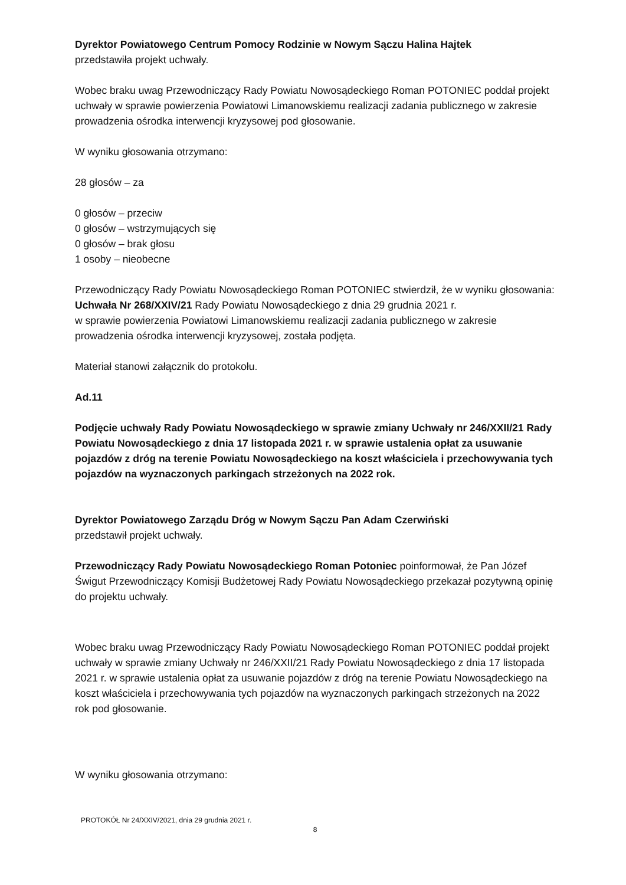Dyrektor Powiatowego Centrum Pomocy Rodzinie w Nowym Sączu Halina Hajtek
przedstawiła projekt uchwały.
Wobec braku uwag Przewodniczący Rady Powiatu Nowosądeckiego Roman POTONIEC poddał projekt uchwały w sprawie powierzenia Powiatowi Limanowskiemu realizacji zadania publicznego w zakresie prowadzenia ośrodka interwencji kryzysowej pod głosowanie.
W wyniku głosowania otrzymano:
28 głosów – za
0 głosów – przeciw
0 głosów – wstrzymujących się
0 głosów – brak głosu
1 osoby – nieobecne
Przewodniczący Rady Powiatu Nowosądeckiego Roman POTONIEC stwierdził, że w wyniku głosowania:
Uchwała Nr 268/XXIV/21 Rady Powiatu Nowosądeckiego z dnia 29 grudnia 2021 r.
w sprawie powierzenia Powiatowi Limanowskiemu realizacji zadania publicznego w zakresie prowadzenia ośrodka interwencji kryzysowej, została podjęta.
Materiał stanowi załącznik do protokołu.
Ad.11
Podjęcie uchwały Rady Powiatu Nowosądeckiego w sprawie zmiany Uchwały nr 246/XXII/21 Rady Powiatu Nowosądeckiego z dnia 17 listopada 2021 r. w sprawie ustalenia opłat za usuwanie pojazdów z dróg na terenie Powiatu Nowosądeckiego na koszt właściciela i przechowywania tych pojazdów na wyznaczonych parkingach strzeżonych na 2022 rok.
Dyrektor Powiatowego Zarządu Dróg w Nowym Sączu Pan Adam Czerwiński
przedstawił projekt uchwały.
Przewodniczący Rady Powiatu Nowosądeckiego Roman Potoniec poinformował, że Pan Józef Świgut Przewodniczący Komisji Budżetowej Rady Powiatu Nowosądeckiego przekazał pozytywną opinię do projektu uchwały.
Wobec braku uwag Przewodniczący Rady Powiatu Nowosądeckiego Roman POTONIEC poddał projekt uchwały w sprawie zmiany Uchwały nr 246/XXII/21 Rady Powiatu Nowosądeckiego z dnia 17 listopada 2021 r. w sprawie ustalenia opłat za usuwanie pojazdów z dróg na terenie Powiatu Nowosądeckiego na koszt właściciela i przechowywania tych pojazdów na wyznaczonych parkingach strzeżonych na 2022 rok pod głosowanie.
W wyniku głosowania otrzymano:
PROTOKÓŁ Nr 24/XXIV/2021, dnia 29 grudnia 2021 r.
8